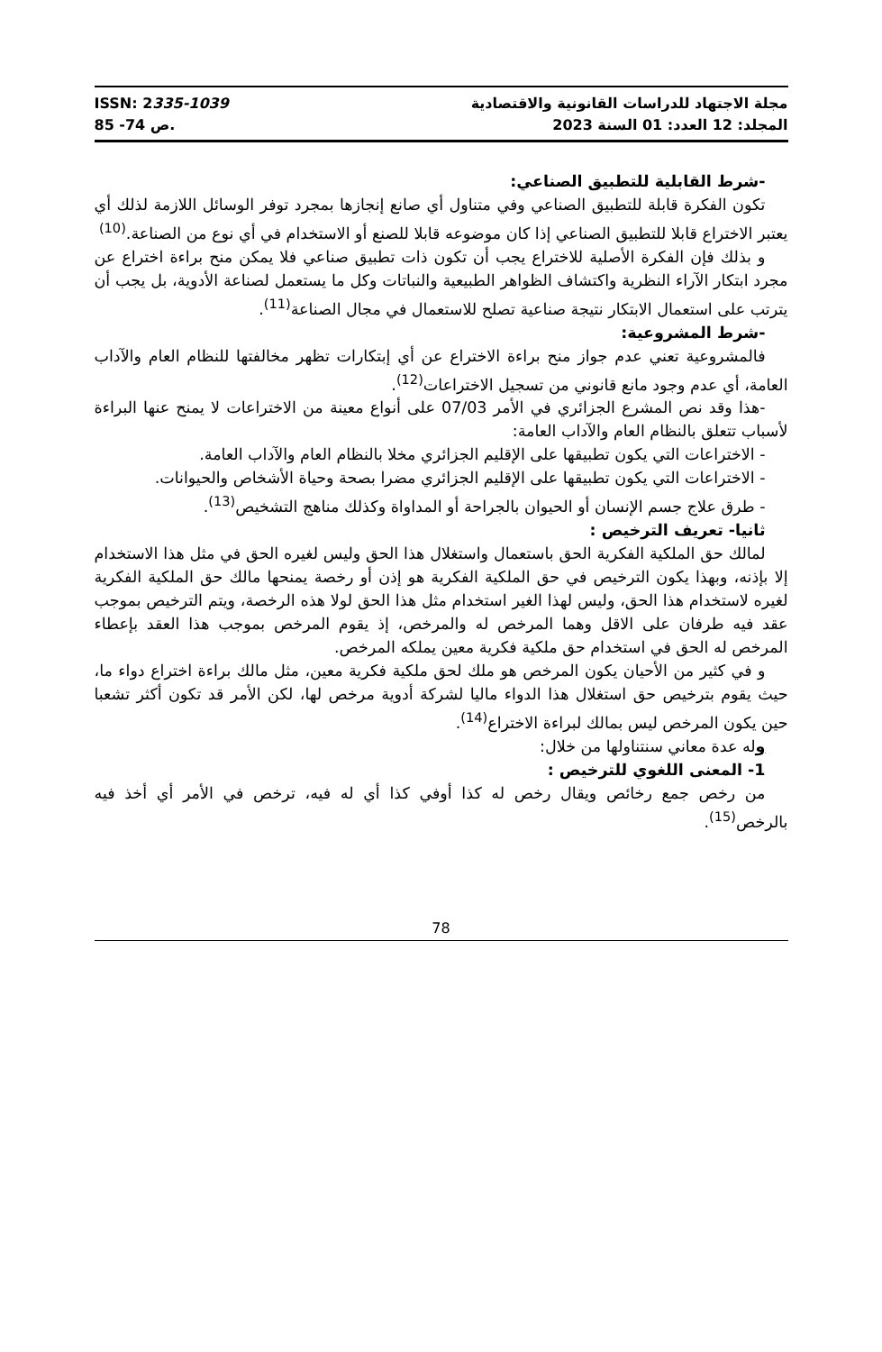ISSN: 2335-1039
ص 74- 85.
مجلة الاجتهاد للدراسات القانونية والاقتصادية
المجلد: 12 العدد: 01 السنة 2023
-شرط القابلية للتطبيق الصناعي:
تكون الفكرة قابلة للتطبيق الصناعي وفي متناول أي صانع إنجازها بمجرد توفر الوسائل اللازمة لذلك أي يعتبر الاختراع قابلا للتطبيق الصناعي إذا كان موضوعه قابلا للصنع أو الاستخدام في أي نوع من الصناعة.<sup>(10)</sup>
و بذلك فإن الفكرة الأصلية للاختراع يجب أن تكون ذات تطبيق صناعي فلا يمكن منح براءة اختراع عن مجرد ابتكار الآراء النظرية واكتشاف الظواهر الطبيعية والنباتات وكل ما يستعمل لصناعة الأدوية، بل يجب أن يترتب على استعمال الابتكار نتيجة صناعية تصلح للاستعمال في مجال الصناعة<sup>(11)</sup>.
-شرط المشروعية:
فالمشروعية تعني عدم جواز منح براءة الاختراع عن أي إبتكارات تظهر مخالفتها للنظام العام والآداب العامة، أي عدم وجود مانع قانوني من تسجيل الاختراعات<sup>(12)</sup>.
-هذا وقد نص المشرع الجزائري في الأمر 07/03 على أنواع معينة من الاختراعات لا يمنح عنها البراءة لأسباب تتعلق بالنظام العام والآداب العامة:
- الاختراعات التي يكون تطبيقها على الإقليم الجزائري مخلا بالنظام العام والآداب العامة.
- الاختراعات التي يكون تطبيقها على الإقليم الجزائري مضرا بصحة وحياة الأشخاص والحيوانات.
- طرق علاج جسم الإنسان أو الحيوان بالجراحة أو المداواة وكذلك مناهج التشخيص<sup>(13)</sup>.
ثانيا- تعريف الترخيص :
لمالك حق الملكية الفكرية الحق باستعمال واستغلال هذا الحق وليس لغيره الحق في مثل هذا الاستخدام إلا بإذنه، وبهذا يكون الترخيص في حق الملكية الفكرية هو إذن أو رخصة يمنحها مالك حق الملكية الفكرية لغيره لاستخدام هذا الحق، وليس لهذا الغير استخدام مثل هذا الحق لولا هذه الرخصة، ويتم الترخيص بموجب عقد فيه طرفان على الاقل وهما المرخص له والمرخص، إذ يقوم المرخص بموجب هذا العقد بإعطاء المرخص له الحق في استخدام حق ملكية فكرية معين يملكه المرخص.
و في كثير من الأحيان يكون المرخص هو ملك لحق ملكية فكرية معين، مثل مالك براءة اختراع دواء ما، حيث يقوم بترخيص حق استغلال هذا الدواء ماليا لشركة أدوية مرخص لها، لكن الأمر قد تكون أكثر تشعبا حين يكون المرخص ليس بمالك لبراءة الاختراع<sup>(14)</sup>.
وله عدة معاني سنتناولها من خلال:
1- المعنى اللغوي للترخيص :
من رخص جمع رخائص ويقال رخص له كذا أوفي كذا أي له فيه، ترخص في الأمر أي أخذ فيه بالرخص<sup>(15)</sup>.
78